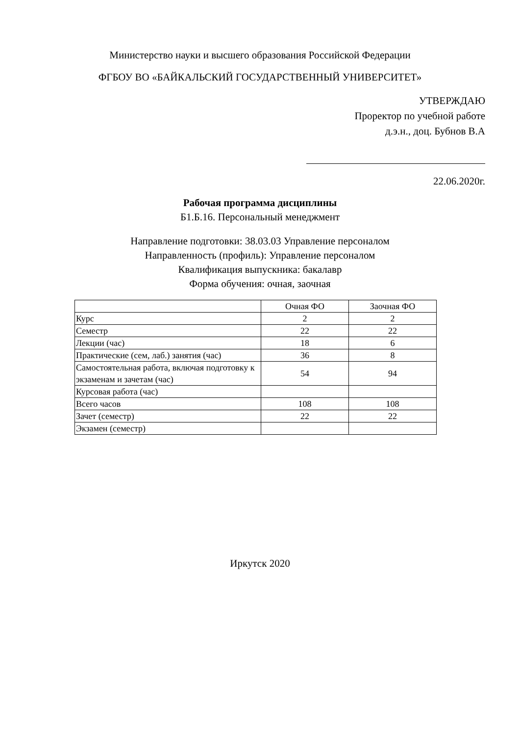Министерство науки и высшего образования Российской Федерации
ФГБОУ ВО «БАЙКАЛЬСКИЙ ГОСУДАРСТВЕННЫЙ УНИВЕРСИТЕТ»
УТВЕРЖДАЮ
Проректор по учебной работе
д.э.н., доц. Бубнов В.А
22.06.2020г.
Рабочая программа дисциплины
Б1.Б.16. Персональный менеджмент
Направление подготовки: 38.03.03 Управление персоналом
Направленность (профиль): Управление персоналом
Квалификация выпускника: бакалавр
Форма обучения: очная, заочная
| | Очная ФО | Заочная ФО |
| Курс | 2 | 2 |
| Семестр | 22 | 22 |
| Лекции (час) | 18 | 6 |
| Практические (сем, лаб.) занятия (час) | 36 | 8 |
| Самостоятельная работа, включая подготовку к экзаменам и зачетам (час) | 54 | 94 |
| Курсовая работа (час) | | |
| Всего часов | 108 | 108 |
| Зачет (семестр) | 22 | 22 |
| Экзамен (семестр) | | |
Иркутск 2020